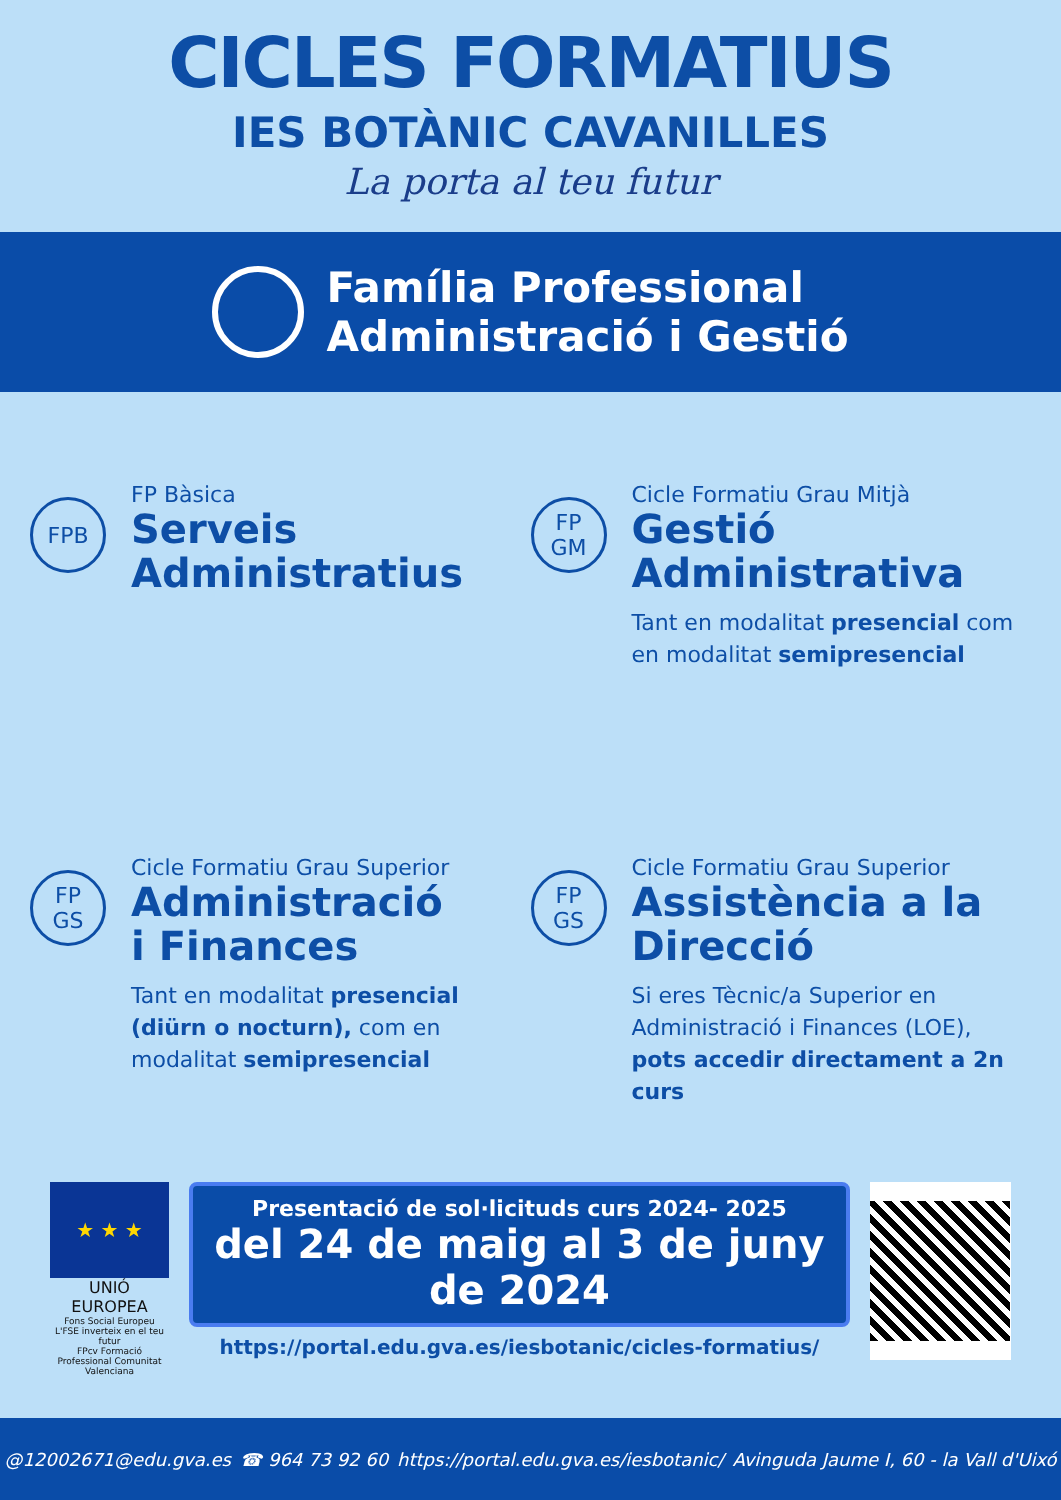CICLES FORMATIUS
IES BOTÀNIC CAVANILLES
La porta al teu futur
Família Professional
Administració i Gestió
FPB
FP Bàsica
Serveis
Administratius
FP
GM
Cicle Formatiu Grau Mitjà
Gestió
Administrativa
Tant en modalitat presencial com en modalitat semipresencial
FP
GS
Cicle Formatiu Grau Superior
Administració
i Finances
Tant en modalitat presencial (diürn o nocturn), com en modalitat semipresencial
FP
GS
Cicle Formatiu Grau Superior
Assistència a la
Direcció
Si eres Tècnic/a Superior en Administració i Finances (LOE), pots accedir directament a 2n curs
★ ★ ★
UNIÓ EUROPEA
Fons Social Europeu
L'FSE inverteix en el teu futur
FPcv Formació Professional Comunitat Valenciana
Presentació de sol·licituds curs 2024- 2025
del 24 de maig al 3 de juny de 2024
https://portal.edu.gva.es/iesbotanic/cicles-formatius/
@12002671@edu.gva.es ☎ 964 73 92 60 https://portal.edu.gva.es/iesbotanic/ Avinguda Jaume I, 60 - la Vall d'Uixó